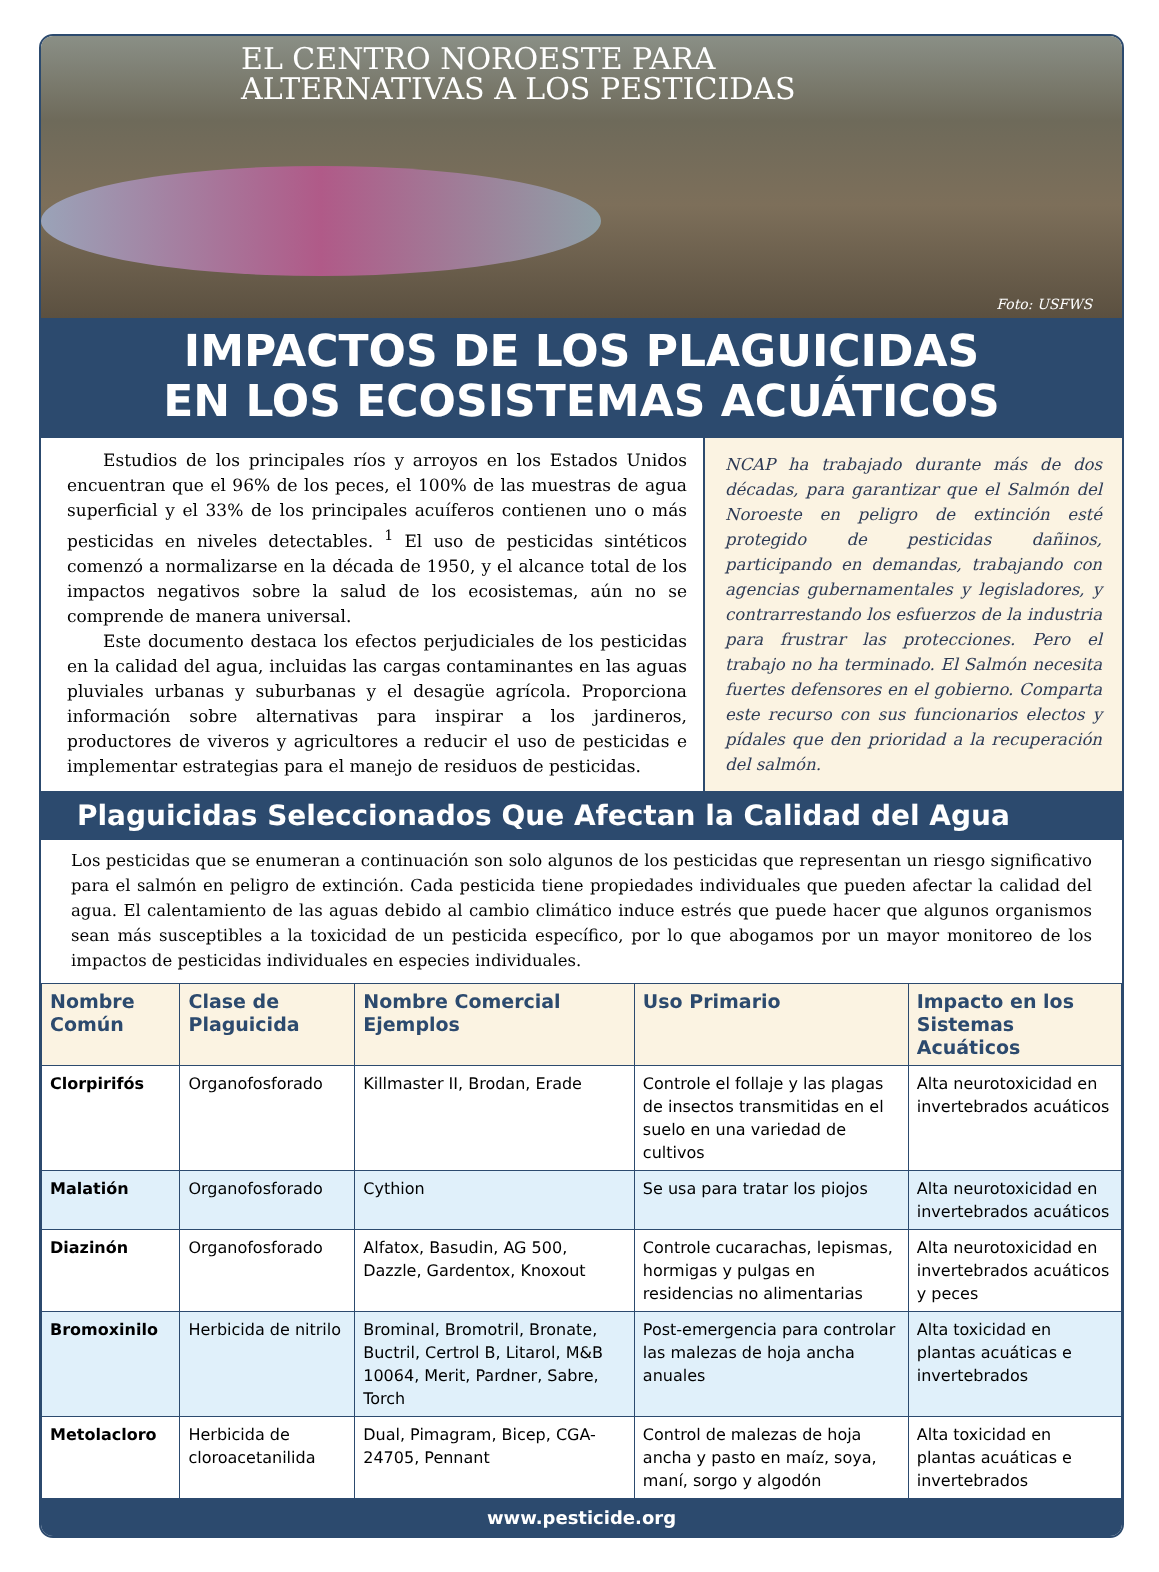EL CENTRO NOROESTE PARA
ALTERNATIVAS A LOS PESTICIDAS
Foto: USFWS
IMPACTOS DE LOS PLAGUICIDAS
EN LOS ECOSISTEMAS ACUÁTICOS
Estudios de los principales ríos y arroyos en los Estados Unidos encuentran que el 96% de los peces, el 100% de las muestras de agua superficial y el 33% de los principales acuíferos contienen uno o más pesticidas en niveles detectables. <sup>1</sup> El uso de pesticidas sintéticos comenzó a normalizarse en la década de 1950, y el alcance total de los impactos negativos sobre la salud de los ecosistemas, aún no se comprende de manera universal.
Este documento destaca los efectos perjudiciales de los pesticidas en la calidad del agua, incluidas las cargas contaminantes en las aguas pluviales urbanas y suburbanas y el desagüe agrícola. Proporciona información sobre alternativas para inspirar a los jardineros, productores de viveros y agricultores a reducir el uso de pesticidas e implementar estrategias para el manejo de residuos de pesticidas.
NCAP ha trabajado durante más de dos décadas, para garantizar que el Salmón del Noroeste en peligro de extinción esté protegido de pesticidas dañinos, participando en demandas, trabajando con agencias gubernamentales y legisladores, y contrarrestando los esfuerzos de la industria para frustrar las protecciones. Pero el trabajo no ha terminado. El Salmón necesita fuertes defensores en el gobierno. Comparta este recurso con sus funcionarios electos y pídales que den prioridad a la recuperación del salmón.
Plaguicidas Seleccionados Que Afectan la Calidad del Agua
Los pesticidas que se enumeran a continuación son solo algunos de los pesticidas que representan un riesgo significativo para el salmón en peligro de extinción. Cada pesticida tiene propiedades individuales que pueden afectar la calidad del agua. El calentamiento de las aguas debido al cambio climático induce estrés que puede hacer que algunos organismos sean más susceptibles a la toxicidad de un pesticida específico, por lo que abogamos por un mayor monitoreo de los impactos de pesticidas individuales en especies individuales.
| Nombre Común | Clase de Plaguicida | Nombre Comercial Ejemplos | Uso Primario | Impacto en los Sistemas Acuáticos |
| --- | --- | --- | --- | --- |
| Clorpirifós | Organofosforado | Killmaster II, Brodan, Erade | Controle el follaje y las plagas de insectos transmitidas en el suelo en una variedad de cultivos | Alta neurotoxicidad en invertebrados acuáticos |
| Malatión | Organofosforado | Cythion | Se usa para tratar los piojos | Alta neurotoxicidad en invertebrados acuáticos |
| Diazinón | Organofosforado | Alfatox, Basudin, AG 500, Dazzle, Gardentox, Knoxout | Controle cucarachas, lepismas, hormigas y pulgas en residencias no alimentarias | Alta neurotoxicidad en invertebrados acuáticos y peces |
| Bromoxinilo | Herbicida de nitrilo | Brominal, Bromotril, Bronate, Buctril, Certrol B, Litarol, M&B 10064, Merit, Pardner, Sabre, Torch | Post-emergencia para controlar las malezas de hoja ancha anuales | Alta toxicidad en plantas acuáticas e invertebrados |
| Metolacloro | Herbicida de cloroacetanilida | Dual, Pimagram, Bicep, CGA-24705, Pennant | Control de malezas de hoja ancha y pasto en maíz, soya, maní, sorgo y algodón | Alta toxicidad en plantas acuáticas e invertebrados |
www.pesticide.org